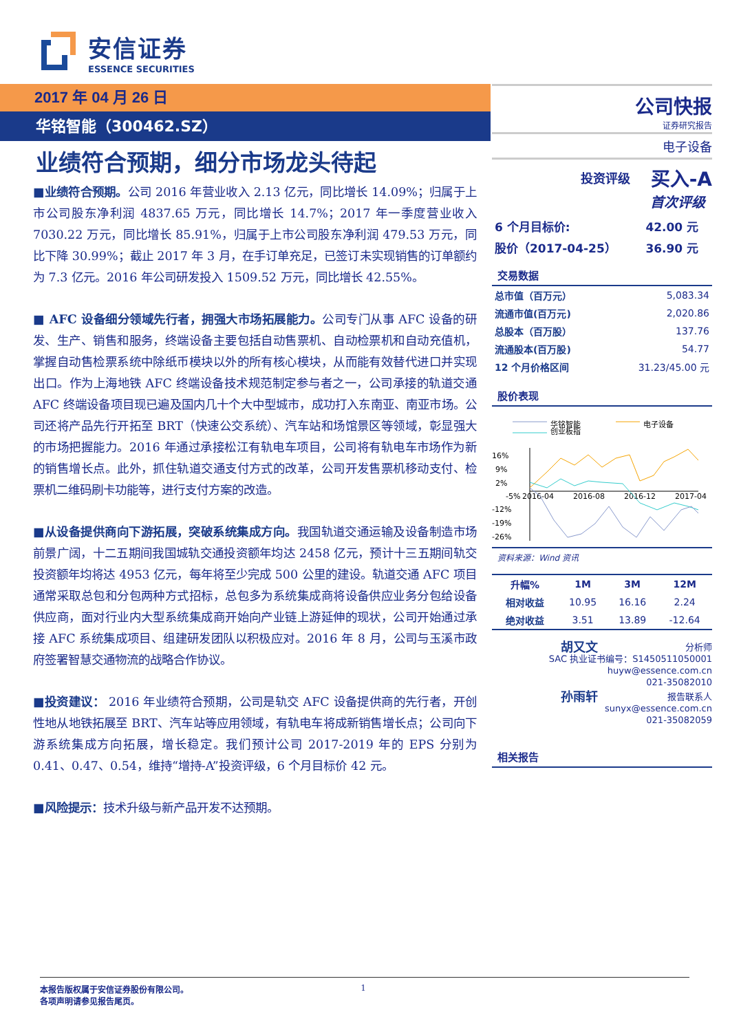安信证券
ESSENCE SECURITIES
2017 年 04 月 26 日
华铭智能（300462.SZ）
业绩符合预期，细分市场龙头待起
■业绩符合预期。公司 2016 年营业收入 2.13 亿元，同比增长 14.09%；归属于上市公司股东净利润 4837.65 万元，同比增长 14.7%；2017 年一季度营业收入 7030.22 万元，同比增长 85.91%，归属于上市公司股东净利润 479.53 万元，同比下降 30.99%；截止 2017 年 3 月，在手订单充足，已签订未实现销售的订单额约为 7.3 亿元。2016 年公司研发投入 1509.52 万元，同比增长 42.55%。
■ AFC 设备细分领域先行者，拥强大市场拓展能力。公司专门从事 AFC 设备的研发、生产、销售和服务，终端设备主要包括自动售票机、自动检票机和自动充值机，掌握自动售检票系统中除纸币模块以外的所有核心模块，从而能有效替代进口并实现出口。作为上海地铁 AFC 终端设备技术规范制定参与者之一，公司承接的轨道交通 AFC 终端设备项目现已遍及国内几十个大中型城市，成功打入东南亚、南亚市场。公司还将产品先行开拓至 BRT（快速公交系统）、汽车站和场馆景区等领域，彰显强大的市场把握能力。2016 年通过承接松江有轨电车项目，公司将有轨电车市场作为新的销售增长点。此外，抓住轨道交通支付方式的改革，公司开发售票机移动支付、检票机二维码刷卡功能等，进行支付方案的改造。
■从设备提供商向下游拓展，突破系统集成方向。我国轨道交通运输及设备制造市场前景广阔，十二五期间我国城轨交通投资额年均达 2458 亿元，预计十三五期间轨交投资额年均将达 4953 亿元，每年将至少完成 500 公里的建设。轨道交通 AFC 项目通常采取总包和分包两种方式招标，总包多为系统集成商将设备供应业务分包给设备供应商，面对行业内大型系统集成商开始向产业链上游延伸的现状，公司开始通过承接 AFC 系统集成项目、组建研发团队以积极应对。2016 年 8 月，公司与玉溪市政府签署智慧交通物流的战略合作协议。
■投资建议： 2016 年业绩符合预期，公司是轨交 AFC 设备提供商的先行者，开创性地从地铁拓展至 BRT、汽车站等应用领域，有轨电车将成新销售增长点；公司向下游系统集成方向拓展，增长稳定。我们预计公司 2017-2019 年的 EPS 分别为 0.41、0.47、0.54，维持“增持-A”投资评级，6 个月目标价 42 元。
■风险提示：技术升级与新产品开发不达预期。
公司快报
证券研究报告
电子设备
投资评级 买入-A
首次评级
| 6 个月目标价: | 42.00 元 |
| 股价（2017-04-25） | 36.90 元 |
交易数据
| 总市值（百万元） | 5,083.34 |
| 流通市值(百万元) | 2,020.86 |
| 总股本（百万股） | 137.76 |
| 流通股本(百万股) | 54.77 |
| 12 个月价格区间 | 31.23/45.00 元 |
股价表现
华铭智能
创业板指
电子设备
16%
9%
2%
-12%
-19%
-26%
-5%
2016-04
2016-08
2016-12
2017-04
资料来源：Wind 资讯
| 升幅% | 1M | 3M | 12M |
| --- | --- | --- | --- |
| 相对收益 | 10.95 | 16.16 | 2.24 |
| 绝对收益 | 3.51 | 13.89 | -12.64 |
胡又文 分析师
SAC 执业证书编号：S1450511050001
huyw@essence.com.cn
021-35082010
孙雨轩 报告联系人
sunyx@essence.com.cn
021-35082059
相关报告
本报告版权属于安信证券股份有限公司。
各项声明请参见报告尾页。 1